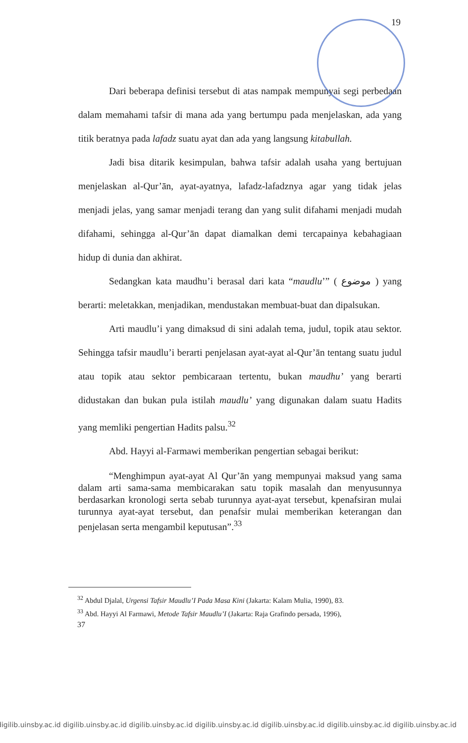19
Dari beberapa definisi tersebut di atas nampak mempunyai segi perbedaan dalam memahami tafsir di mana ada yang bertumpu pada menjelaskan, ada yang titik beratnya pada lafadz suatu ayat dan ada yang langsung kitabullah.
Jadi bisa ditarik kesimpulan, bahwa tafsir adalah usaha yang bertujuan menjelaskan al-Qur’ān, ayat-ayatnya, lafadz-lafadznya agar yang tidak jelas menjadi jelas, yang samar menjadi terang dan yang sulit difahami menjadi mudah difahami, sehingga al-Qur’ān dapat diamalkan demi tercapainya kebahagiaan hidup di dunia dan akhirat.
Sedangkan kata maudhu’i berasal dari kata “maudlu’” ( موضوع ) yang berarti: meletakkan, menjadikan, mendustakan membuat-buat dan dipalsukan.
Arti maudlu’i yang dimaksud di sini adalah tema, judul, topik atau sektor. Sehingga tafsir maudlu’i berarti penjelasan ayat-ayat al-Qur’ān tentang suatu judul atau topik atau sektor pembicaraan tertentu, bukan maudhu’ yang berarti didustakan dan bukan pula istilah maudlu’ yang digunakan dalam suatu Hadits yang memliki pengertian Hadits palsu.<sup>32</sup>
Abd. Hayyi al-Farmawi memberikan pengertian sebagai berikut:
“Menghimpun ayat-ayat Al Qur’ān yang mempunyai maksud yang sama dalam arti sama-sama membicarakan satu topik masalah dan menyusunnya berdasarkan kronologi serta sebab turunnya ayat-ayat tersebut, kpenafsiran mulai turunnya ayat-ayat tersebut, dan penafsir mulai memberikan keterangan dan penjelasan serta mengambil keputusan”.<sup>33</sup>
<sup>32</sup> Abdul Djalal, Urgensi Tafsir Maudlu’I Pada Masa Kini (Jakarta: Kalam Mulia, 1990), 83.
<sup>33</sup> Abd. Hayyi Al Farmawi, Metode Tafsir Maudlu’I (Jakarta: Raja Grafindo persada, 1996),
37
digilib.uinsby.ac.id digilib.uinsby.ac.id digilib.uinsby.ac.id digilib.uinsby.ac.id digilib.uinsby.ac.id digilib.uinsby.ac.id digilib.uinsby.ac.id